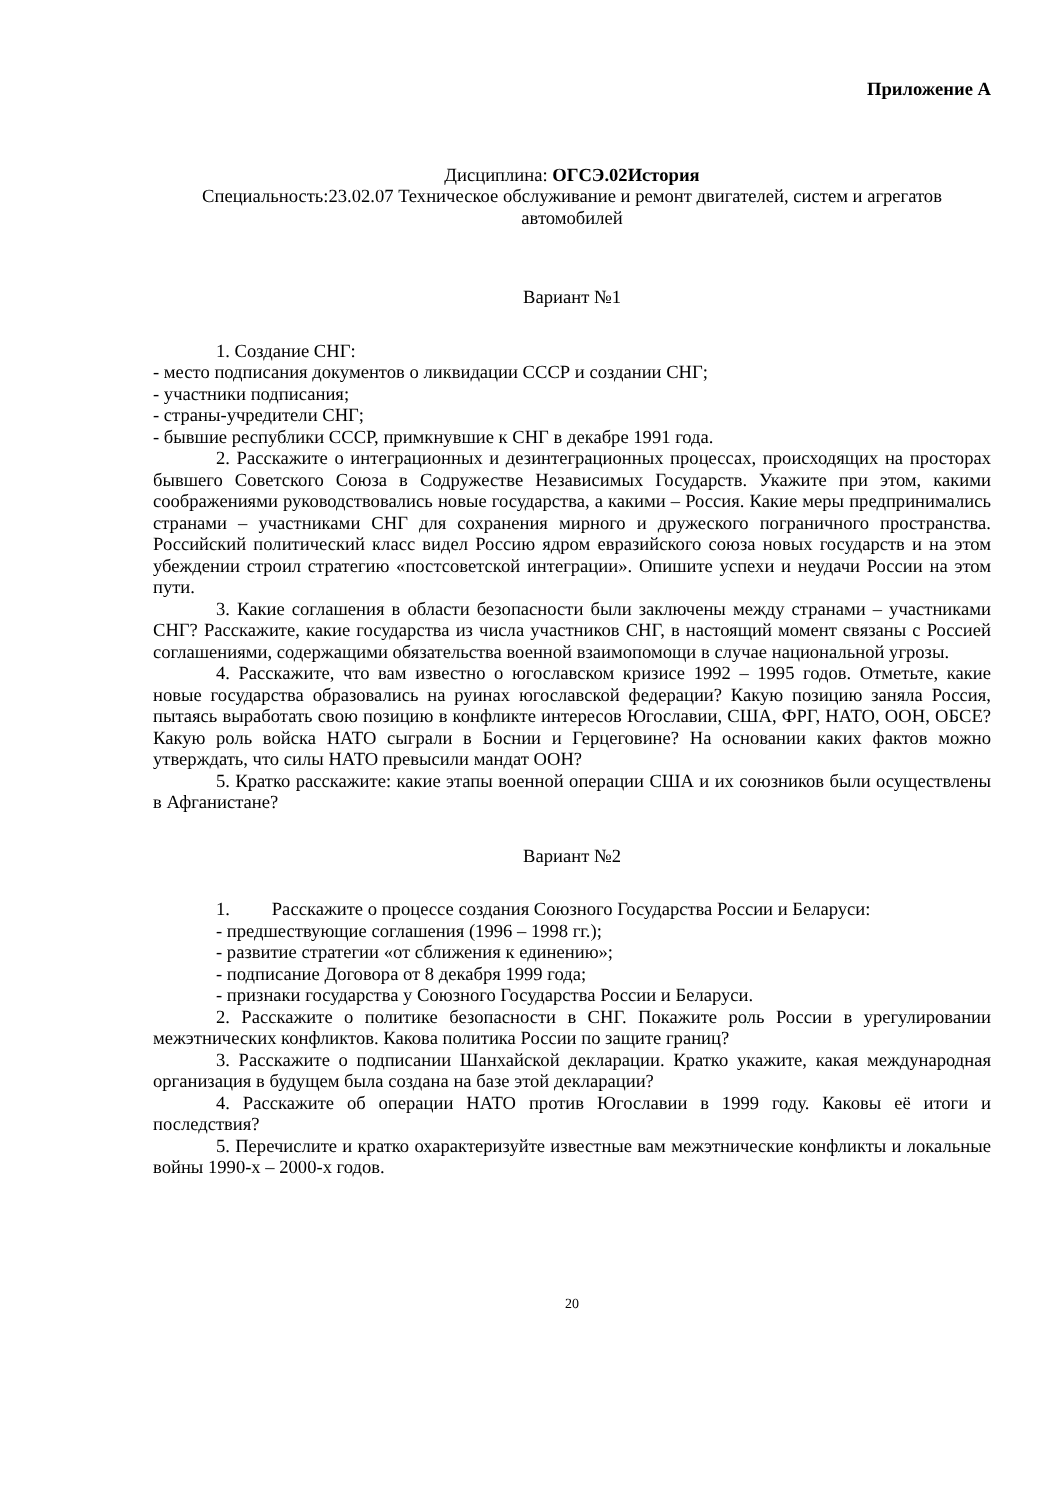Приложение А
Дисциплина: ОГСЭ.02История
Специальность:23.02.07 Техническое обслуживание и ремонт двигателей, систем и агрегатов автомобилей
Вариант №1
1. Создание СНГ:
- место подписания документов о ликвидации СССР и создании СНГ;
- участники подписания;
- страны-учредители СНГ;
- бывшие республики СССР, примкнувшие к СНГ в декабре 1991 года.
2. Расскажите о интеграционных и дезинтеграционных процессах, происходящих на просторах бывшего Советского Союза в Содружестве Независимых Государств. Укажите при этом, какими соображениями руководствовались новые государства, а какими – Россия. Какие меры предпринимались странами – участниками СНГ для сохранения мирного и дружеского пограничного пространства. Российский политический класс видел Россию ядром евразийского союза новых государств и на этом убеждении строил стратегию «постсоветской интеграции». Опишите успехи и неудачи России на этом пути.
3. Какие соглашения в области безопасности были заключены между странами – участниками СНГ? Расскажите, какие государства из числа участников СНГ, в настоящий момент связаны с Россией соглашениями, содержащими обязательства военной взаимопомощи в случае национальной угрозы.
4. Расскажите, что вам известно о югославском кризисе 1992 – 1995 годов. Отметьте, какие новые государства образовались на руинах югославской федерации? Какую позицию заняла Россия, пытаясь выработать свою позицию в конфликте интересов Югославии, США, ФРГ, НАТО, ООН, ОБСЕ? Какую роль войска НАТО сыграли в Боснии и Герцеговине? На основании каких фактов можно утверждать, что силы НАТО превысили мандат ООН?
5. Кратко расскажите: какие этапы военной операции США и их союзников были осуществлены в Афганистане?
Вариант №2
1. Расскажите о процессе создания Союзного Государства России и Беларуси:
- предшествующие соглашения (1996 – 1998 гг.);
- развитие стратегии «от сближения к единению»;
- подписание Договора от 8 декабря 1999 года;
- признаки государства у Союзного Государства России и Беларуси.
2. Расскажите о политике безопасности в СНГ. Покажите роль России в урегулировании межэтнических конфликтов. Какова политика России по защите границ?
3. Расскажите о подписании Шанхайской декларации. Кратко укажите, какая международная организация в будущем была создана на базе этой декларации?
4. Расскажите об операции НАТО против Югославии в 1999 году. Каковы её итоги и последствия?
5. Перечислите и кратко охарактеризуйте известные вам межэтнические конфликты и локальные войны 1990-х – 2000-х годов.
20